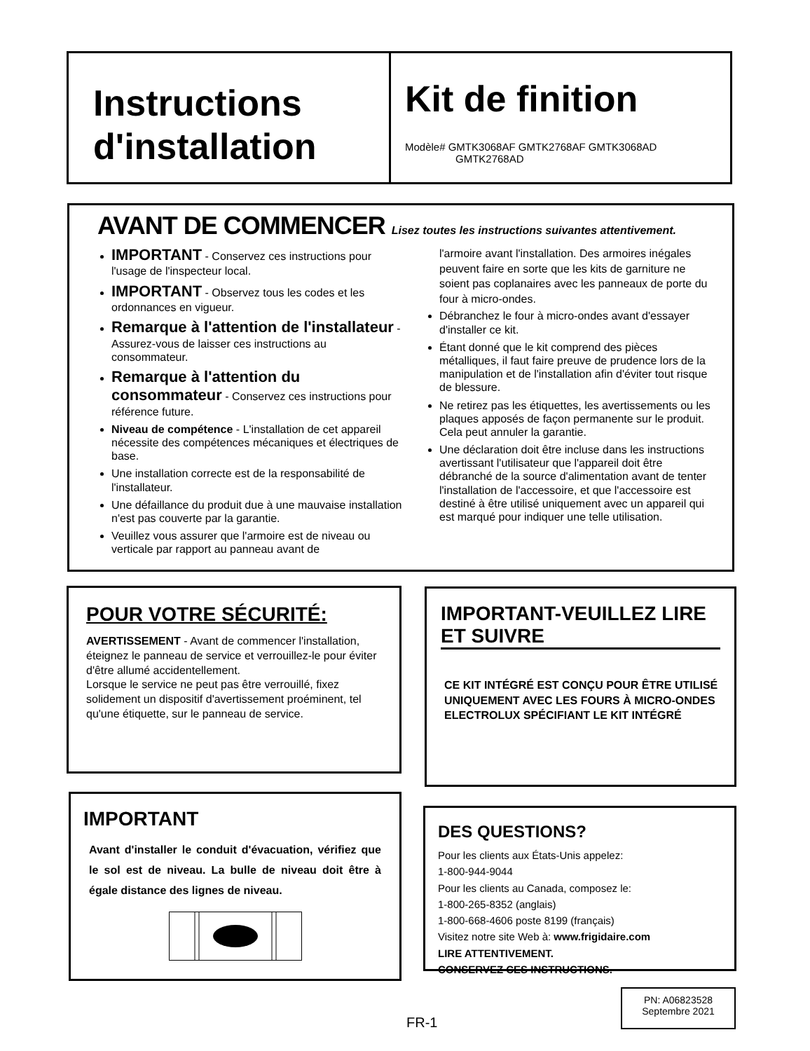Instructions d'installation
Kit de finition
Modèle# GMTK3068AF GMTK2768AF GMTK3068AD
GMTK2768AD
AVANT DE COMMENCER Lisez toutes les instructions suivantes attentivement.
IMPORTANT - Conservez ces instructions pour l'usage de l'inspecteur local.
IMPORTANT - Observez tous les codes et les ordonnances en vigueur.
Remarque à l'attention de l'installateur - Assurez-vous de laisser ces instructions au consommateur.
Remarque à l'attention du consommateur - Conservez ces instructions pour référence future.
Niveau de compétence - L'installation de cet appareil nécessite des compétences mécaniques et électriques de base.
Une installation correcte est de la responsabilité de l'installateur.
Une défaillance du produit due à une mauvaise installation n'est pas couverte par la garantie.
Veuillez vous assurer que l'armoire est de niveau ou verticale par rapport au panneau avant de
l'armoire avant l'installation. Des armoires inégales peuvent faire en sorte que les kits de garniture ne soient pas coplanaires avec les panneaux de porte du four à micro-ondes.
Débranchez le four à micro-ondes avant d'essayer d'installer ce kit.
Étant donné que le kit comprend des pièces métalliques, il faut faire preuve de prudence lors de la manipulation et de l'installation afin d'éviter tout risque de blessure.
Ne retirez pas les étiquettes, les avertissements ou les plaques apposés de façon permanente sur le produit. Cela peut annuler la garantie.
Une déclaration doit être incluse dans les instructions avertissant l'utilisateur que l'appareil doit être débranché de la source d'alimentation avant de tenter l'installation de l'accessoire, et que l'accessoire est destiné à être utilisé uniquement avec un appareil qui est marqué pour indiquer une telle utilisation.
POUR VOTRE SÉCURITÉ:
AVERTISSEMENT - Avant de commencer l'installation, éteignez le panneau de service et verrouillez-le pour éviter d'être allumé accidentellement.
Lorsque le service ne peut pas être verrouillé, fixez solidement un dispositif d'avertissement proéminent, tel qu'une étiquette, sur le panneau de service.
IMPORTANT-VEUILLEZ LIRE ET SUIVRE
CE KIT INTÉGRÉ EST CONÇU POUR ÊTRE UTILISÉ UNIQUEMENT AVEC LES FOURS À MICRO-ONDES ELECTROLUX SPÉCIFIANT LE KIT INTÉGRÉ
IMPORTANT
Avant d'installer le conduit d'évacuation, vérifiez que le sol est de niveau. La bulle de niveau doit être à égale distance des lignes de niveau.
DES QUESTIONS?
Pour les clients aux États-Unis appelez:
1-800-944-9044
Pour les clients au Canada, composez le:
1-800-265-8352 (anglais)
1-800-668-4606 poste 8199 (français)
Visitez notre site Web à: www.frigidaire.com
LIRE ATTENTIVEMENT.
CONSERVEZ CES INSTRUCTIONS.
FR-1
PN: A06823528
Septembre 2021